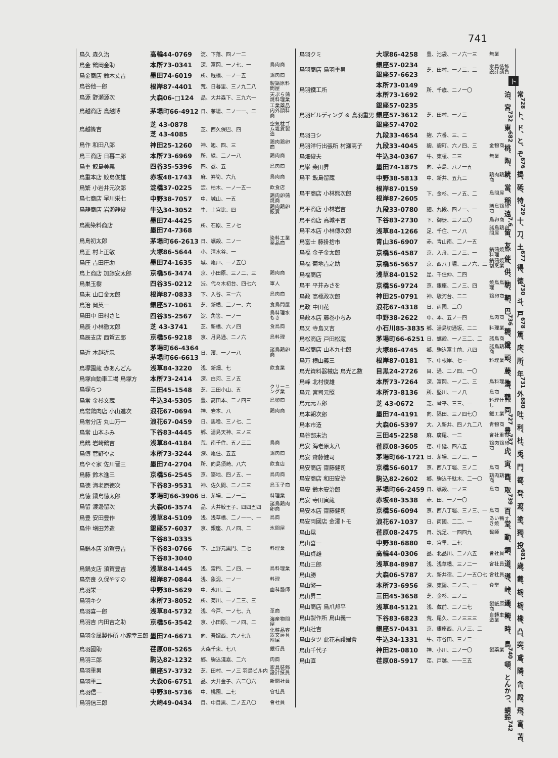741
| 鳥久 森久治 | 高輪44-0769 | 淀、下落、四ノ一二 | |
| 鳥金 鶴岡金助 | 本所73-0341 | 深、富岡、一ノ七、一 | 鳥肉商 |
| 鳥金商店 鈴木丈吉 | 墨田74-6019 | 所、厩橋、一ノ一五 | 鶏肉商 |
| 鳥谷他一郎 | 根岸87-4401 | 荒、日暮里、三ノ九二八 | 製鍋原料問屋 |
| 鳥源 野瀬源次 | 大森06-□124 | 品、大井森下、三九六一 | 天ぷら蒲焼料理業 |
| 鳥越商店 鳥越博 | 茅場町66-4912 | 日、茅場、二ノ一一、二 | 工業薬品内外顔料商 |
| 鳥越篠吉 | 芝 43-0878 芝 43-4085 | 芝、西久保巴、四 | 空気枕ゴム雑貨製造 |
| 鳥作 和田八郎 | 神田25-1260 | 神、旭、四、三 | 鶏肉鶏卵商 |
| 鳥三商店 日暮二郎 | 本所73-6969 | 所、緑、二ノ一八 | 鶏肉商 |
| 鳥重 鮫島美義 | 四谷35-5396 | 四、忍、五 | 鳥肉商 |
| 鳥重本店 鮫島俊雄 | 赤坂48-1743 | 麻、笄筍、六九 | 鳥肉商 |
| 鳥繁 小岩井元次郎 | 淀橋37-0225 | 淀、柏木、一ノ一五一 | 飲食店 |
| 鳥七商店 早川栄七 | 中野38-7057 | 中、城山、一五 | 鶏肉卵蒲焼商 |
| 鳥静商店 岩瀬静俊 | 牛込34-3052 | 牛、上宮比、四 | 鶏肉鶏卵販賣 |
| 鳥勘染料商店 | 墨田74-4425 墨田74-7368 | 所、石原、三ノ七 | |
| 鳥島初太郎 | 茅場町66-2613 | 日、蠣殻、二ノ一 | 染料工業薬品商 |
| 鳥正 村上正敏 | 大塚86-5644 | 小、清水谷、一 | |
| 鳥庄 吉田庄助 | 墨田74-1635 | 城、亀戸、一ノ五〇 | |
| 鳥上商店 加藤安太郎 | 京橋56-3474 | 京、小田原、三ノ二、三 | 鶏肉商 |
| 鳥巣玉樹 | 四谷35-0212 | 渋、代々木初台、四七六 | 軍人 |
| 鳥末 山口金太郎 | 根岸87-0833 | 下、入谷、三一六 | 鳥肉商 |
| 鳥治 岡英一 | 銀座57-1061 | 芝、新橋、二ノ一、六 | 食鳥問屋 |
| 鳥田中 田村さと | 四谷35-2567 | 淀、角筈、一ノ一 | 鳥料理水もき |
| 鳥辰 小林徹太郎 | 芝 43-3741 | 芝、新橋、六ノ四 | 食鳥商 |
| 鳥辰支店 西賀五郎 | 京橋56-9218 | 京、月島通、二ノ六 | 鳥料理 |
| 鳥近 木越近忠 | 茅場町66-4364 茅場町66-6613 | 日、濱、一ノ一八 | 諸鳥鶏卵商 |
| 鳥塚園蔵 赤あんどん | 浅草84-3220 | 浅、新畑、七 | 飲食業 |
| 鳥塚自動車工場 鳥塚方 | 本所73-2414 | 深、白河、三ノ五 | |
| 鳥塚らつ | 三田45-1548 | 芝、三田小山、五 | クリーニング業 |
| 鳥常 金杉文蔵 | 牛込34-5305 | 豊、高田本、二ノ四三 | 鳥卵商 |
| 鳥常鶏肉店 小山進次 | 浪花67-0694 | 神、岩本、八 | 鶏肉商 |
| 鳥常分店 丸山万一 | 浪花67-0459 | 日、馬喰、三ノ七、二 | |
| 鳥常 山本ふみ | 下谷83-4445 | 鄕、湯島天神、三ノ三 | |
| 鳥鶴 岩崎鶴吉 | 浅草84-4184 | 荒、南千住、五ノ三二 | 鳥商 |
| 鳥傳 菅野やよ | 本所73-3244 | 深、亀住、五五 | 鶏肉商 |
| 鳥やぐ家 佐川晋三 | 墨田74-2704 | 所、向島須崎、八六 | 飲食店 |
| 鳥藤 鈴木進三 | 京橋56-2545 | 京、築地、四ノ五、一 | 鳥肉商 |
| 鳥徳 海老原徳次 | 下谷83-9531 | 神、佐久間、二ノ二三 | 鳥玉子商 |
| 鳥徳 鍋島徳太郎 | 茅場町66-3906 | 日、茅場、二ノ一二 | 料理業 |
| 鳥留 渡邊留次 | 大森06-3574 | 品、大井鮫王子、四四五四 | 諸鳥鶏肉卵商 |
| 鳥豊 安田豊作 | 浅草84-5109 | 浅、浅草橋、二ノ一一、一 | 鳥商 |
| 鳥仲 増田芳造 | 銀座57-6037 | 京、銀座、八ノ四、二 | 氷問屋 |
| 鳥鍋本店 須賀豊吉 | 下谷83-0335 下谷83-0766 下谷83-3040 | 下、上野元黒門、二七 | 料理業 |
| 鳥鍋支店 須賀豊吉 | 浅草84-1445 | 浅、雷門、二ノ四、一 | 鳥料理業 |
| 鳥奈良 久保やすの | 根岸87-0844 | 浅、象潟、一ノ一 | 料理 |
| 鳥羽栄一 | 中野38-5629 | 中、氷川、二 | 歯科醫師 |
| 鳥羽キク | 本所73-8052 | 所、菊川、一ノ二三、三 | |
| 鳥羽喜一郎 | 浅草84-5732 | 浅、今戸、一ノ七、九 | 革商 |
| 鳥羽吉 内田吉之助 | 京橋56-3542 | 京、小田原、一ノ四、二 | 海産物問屋 |
| 鳥羽金属製作所 小瀧幸三郎 | 墨田74-6671 | 向、吾嬬西、六ノ七九 | 化粧品容器文房具附屬 |
| 鳥羽國助 | 荏原08-5265 | 大森千束、七八 | 銀行員 |
| 鳥羽三郎 | 駒込82-1232 | 鄕、駒込淺嘉、二六 | 肉商 |
| 鳥羽重男 | 銀座57-3732 | 芝、田村、一ノ三 羽鳥ビル内 | 家具裝飾設計技員 |
| 鳥羽重二 | 大森06-6751 | 品、大井金子、六二〇六 | 新聞社員 |
| 鳥羽信一 | 中野38-5736 | 中、桃園、二七 | 會社員 |
| 鳥羽信三郎 | 大崎49-0434 | 目、中目黒、二ノ五八〇 | 會社員 |
| 鳥羽クミ | 大塚86-4258 | 豊、池袋、一ノ六一三 | 無業 |
| 鳥羽商店 鳥羽重男 | 銀座57-0234 銀座57-6623 | 芝、田村、一ノ三、二 | 家具裝飾設計請負 |
| 鳥羽鐵工所 | 本所73-0149 本所73-1692 | 所、千歳、二ノ一〇 | |
| 鳥羽ビルディング ※ 鳥羽重男 | 銀座57-0235 銀座57-3612 銀座57-4702 | 芝、田村、一ノ三 | |
| 鳥羽ヨシ | 九段33-4654 | 麹、六番、三、二 | |
| 鳥羽洋行出張所 村瀬高子 | 九段33-4045 | 麹、麹町、六ノ四、三 | 金物商 |
| 鳥畑俊夫 | 牛込34-0367 | 牛、東榎、二三 | 無業 |
| 鳥峯 柴田昇 | 墨田74-1875 | 向、寺島、八ノ一五 | |
| 鳥平 飯島留蔵 | 中野38-5813 | 中、新井、五九二 | 鶏肉鶏卵商 |
| 鳥平商店 小林熊次郎 | 根岸87-0159 根岸87-2605 | 下、金杉、一ノ五、二 | 鳥問屋 |
| 鳥平商店 小林岩吉 | 九段33-0780 | 麹、九段、四ノ一、一 | 諸鳥鶏卵商 |
| 鳥平商店 高城平吉 | 下谷83-2730 | 下、御徒、三ノ三〇 | 鳥卵商 |
| 鳥平本店 小林傳次郎 | 浅草84-1266 | 足、千住、一ノ八 | 諸鳥鶏卵問屋 |
| 鳥富士 藤掛捨市 | 青山36-6907 | 赤、青山南、二ノ一五 | |
| 鳥福 金子金太郎 | 京橋56-4587 | 京、入舟、二ノ三、一 | 鍋蒲焼鳥料理 |
| 鳥福 菊地吉之助 | 京橋56-5657 | 京、西八丁堀、三ノ六、二 | 鍋蒲焼鳥割烹業 |
| 鳥福商店 | 浅草84-0152 | 足、千住仲、二四 | |
| 鳥平 平井みさを | 京橋56-9724 | 京、銀座、二ノ三、四 | 焼鳥鳥料理 |
| 鳥政 高橋政次郎 | 神田25-0791 | 神、駿河台、二二 | 鶏卵商 |
| 鳥政 中田花 | 浪花67-4318 | 日、両國、二〇 | |
| 鳥政本店 藤巻小ちみ | 中野38-2622 | 中、本、五ノ一四 | 鳥肉商 |
| 鳥又 寺島又吉 | 小石川85-3835 | 鄕、湯島切通坂、二二 | 料理業 |
| 鳥松商店 戸田松蔵 | 茅場町66-6251 | 日、蠣殻、一ノ三二、二 | 諸鳥商 |
| 鳥松商店 山本九七郎 | 大塚86-4745 | 鄕、駒込富士前、八四 | 諸鳥鶏卵商 |
| 鳥万 横山義三 | 根岸87-0181 | 下、中根岸、七一 | 料理業 |
| 鳥光資料器械店 鳥光乙數 | 目黒24-2726 | 目、通、二ノ四、一〇 | |
| 鳥峰 北村俊雄 | 本所73-7264 | 深、富岡、一ノ二、三 | 鳥料理業 |
| 鳥元 宮司元照 | 本所73-8136 | 所、堅川、一ノ八 | 鳥商 |
| 鳥元元五郎 | 芝 43-0672 | 芝、琴平、三三、一 | 料理仕出し |
| 鳥本朝次郎 | 墨田74-4191 | 向、隅田、三ノ四七〇 | 鐵工業 |
| 鳥本市造 | 大森06-5397 | 大、入新井、四ノ九二八 | 青物商 |
| 鳥谷部末治 | 三田45-2258 | 麻、廣尾、一二 | 會社重役 |
| 鳥安 海老原太八 | 荏原08-3605 | 荏、中延、四六五 | 鶏肉鶏卵商 |
| 鳥安 齋藤健司 | 茅場町66-1721 | 日、茅場、二ノ二、一 | |
| 鳥安商店 齋藤健司 | 京橋56-6017 | 京、西八丁堀、三ノ二 | 鳥商 |
| 鳥安商店 和田安治 | 駒込82-2602 | 鄕、駒込千駄木、二一〇 | 鶏肉鶏卵商 |
| 鳥安 鈴木安治郎 | 茅場町66-2459 | 日、蠣殻、一ノ三 | 鳥商 |
| 鳥安 寺田寅蔵 | 赤坂48-3538 | 赤、田、一ノ一〇 | |
| 鳥安本店 齋藤健司 | 京橋56-6094 | 京、西八丁堀、三ノ三、一 | 鳥商 |
| 鳥安両國店 金澤トモ | 浪花67-1037 | 日、両國、二二、一 | あい鴨すき焼 |
| 鳥山晃 | 荏原08-2475 | 目、洗足、一四四九 | 醫師 |
| 鳥山喜一 | 中野38-6880 | 中、宮里、二七 | |
| 鳥山貞雄 | 高輪44-0306 | 品、北品川、二ノ六五 | 會社員 |
| 鳥山三郎 | 浅草84-8987 | 浅、浅草橋、三ノ二一 | 會社員 |
| 鳥山勝 | 大森06-5787 | 大、新井宿、二ノ一五〇七 | 會社員 |
| 鳥山繁一 | 本所73-6956 | 深、東陽、二ノ二、一 | 食堂 |
| 鳥山昇二 | 三田45-3658 | 芝、金杉、三ノ二 | |
| 鳥山商店 鳥爪邦平 | 浅草84-5121 | 浅、藏前、二ノ二七 | 製紙原料商 |
| 鳥山製作所 鳥山義一 | 下谷83-6823 | 荒、尾久、二ノ三三三 | 自轉車製造業 |
| 鳥山壯吉 | 銀座57-0431 | 京、銀座西、八ノ三、二 | |
| 鳥山タツ 此花看護婦會 | 牛込34-1331 | 牛、市谷田、三ノ二一 | |
| 鳥山千代子 | 神田25-0810 | 神、小川、二ノ一〇 | 製藥業 |
| 鳥山直 | 荏原08-5917 | 荏、戸越、一一三五 | |
ト
常<sup>728</sup> ト、ド、と、ぞ<sup>676</sup> 搗、砥、特<sup>729</sup> 十、刀、土<sup>677</sup> 得、徳<sup>730</sup> 斗、戸<sup>678</sup> 篤、床、所、年<sup>731</sup> 外<sup>680</sup> 吐、利、杜、兎、門、都、登、渡、塗、獨、投<sup>681</sup> 歳、戴、栃、栃、橡、凸、突、鳶、隣、舎、殿、飛、富、苫、泊、宮<sup>732</sup> 東<sup>682</sup> 桃、陶、統、當、稲、遠<sup>7.6</sup> 留、友、伴、供、朝、鞆、巴<sup>736</sup> 糖、燈、頭、藤、濤、鶴、同<sup>727</sup> 豊<sup>737</sup> 虎、寅、酉、取<sup>739</sup> 百、堂、動、銅、道、導、峠、通、栂、時、 鳥<sup>740</sup> 頓、とんかつ、蜻蛉<sup>742</sup>